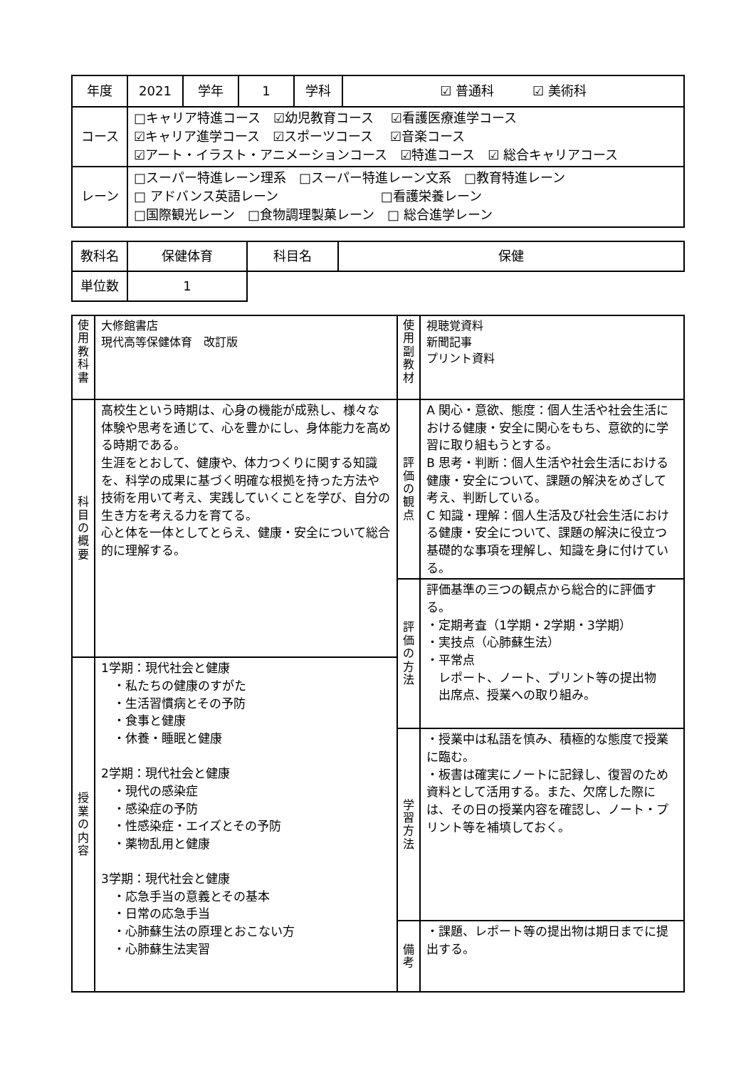| 年度 | 2021 | 学年 | 1 | 学科 | ☑ 普通科 ☑ 美術科 |
| コース | □キャリア特進コース ☑幼児教育コース ☑看護医療進学コース ☑キャリア進学コース ☑スポーツコース ☑音楽コース ☑アート・イラスト・アニメーションコース ☑特進コース ☑ 総合キャリアコース | | | | |
| レーン | □スーパー特進レーン理系 □スーパー特進レーン文系 □教育特進レーン □ アドバンス英語レーン □看護栄養レーン □国際観光レーン □食物調理製菓レーン □ 総合進学レーン | | | | |
| 教科名 | 保健体育 | 科目名 | 保健 |
| 単位数 | 1 | | |
| 使用教科書 | 大修館書店 現代高等保健体育 改訂版 | 使用副教材 | 視聴覚資料 新聞記事 プリント資料 |
| 科目の概要 | 高校生という時期は、心身の機能が成熟し、様々な体験や思考を通じて、心を豊かにし、身体能力を高める時期である。 生涯をとおして、健康や、体力つくりに関する知識を、科学の成果に基づく明確な根拠を持った方法や技術を用いて考え、実践していくことを学び、自分の生き方を考える力を育てる。 心と体を一体としてとらえ、健康・安全について総合的に理解する。 | 評価の観点 | A 関心・意欲、態度：個人生活や社会生活における健康・安全に関心をもち、意欲的に学習に取り組もうとする。 B 思考・判断：個人生活や社会生活における健康・安全について、課題の解決をめざして考え、判断している。 C 知識・理解：個人生活及び社会生活における健康・安全について、課題の解決に役立つ基礎的な事項を理解し、知識を身に付けている。 |
| | | 評価の方法 | 評価基準の三つの観点から総合的に評価する。 ・定期考査（1学期・2学期・3学期） ・実技点（心肺蘇生法） ・平常点 レポート、ノート、プリント等の提出物 出席点、授業への取り組み。 |
| 授業の内容 | 1学期：現代社会と健康 ・私たちの健康のすがた ・生活習慣病とその予防 ・食事と健康 ・休養・睡眠と健康 2学期：現代社会と健康 ・現代の感染症 ・感染症の予防 ・性感染症・エイズとその予防 ・薬物乱用と健康 3学期：現代社会と健康 ・応急手当の意義とその基本 ・日常の応急手当 ・心肺蘇生法の原理とおこない方 ・心肺蘇生法実習 | | |
| | | 学習方法 | ・授業中は私語を慎み、積極的な態度で授業に臨む。 ・板書は確実にノートに記録し、復習のため資料として活用する。また、欠席した際には、その日の授業内容を確認し、ノート・プリント等を補填しておく。 |
| | | 備考 | ・課題、レポート等の提出物は期日までに提出する。 |